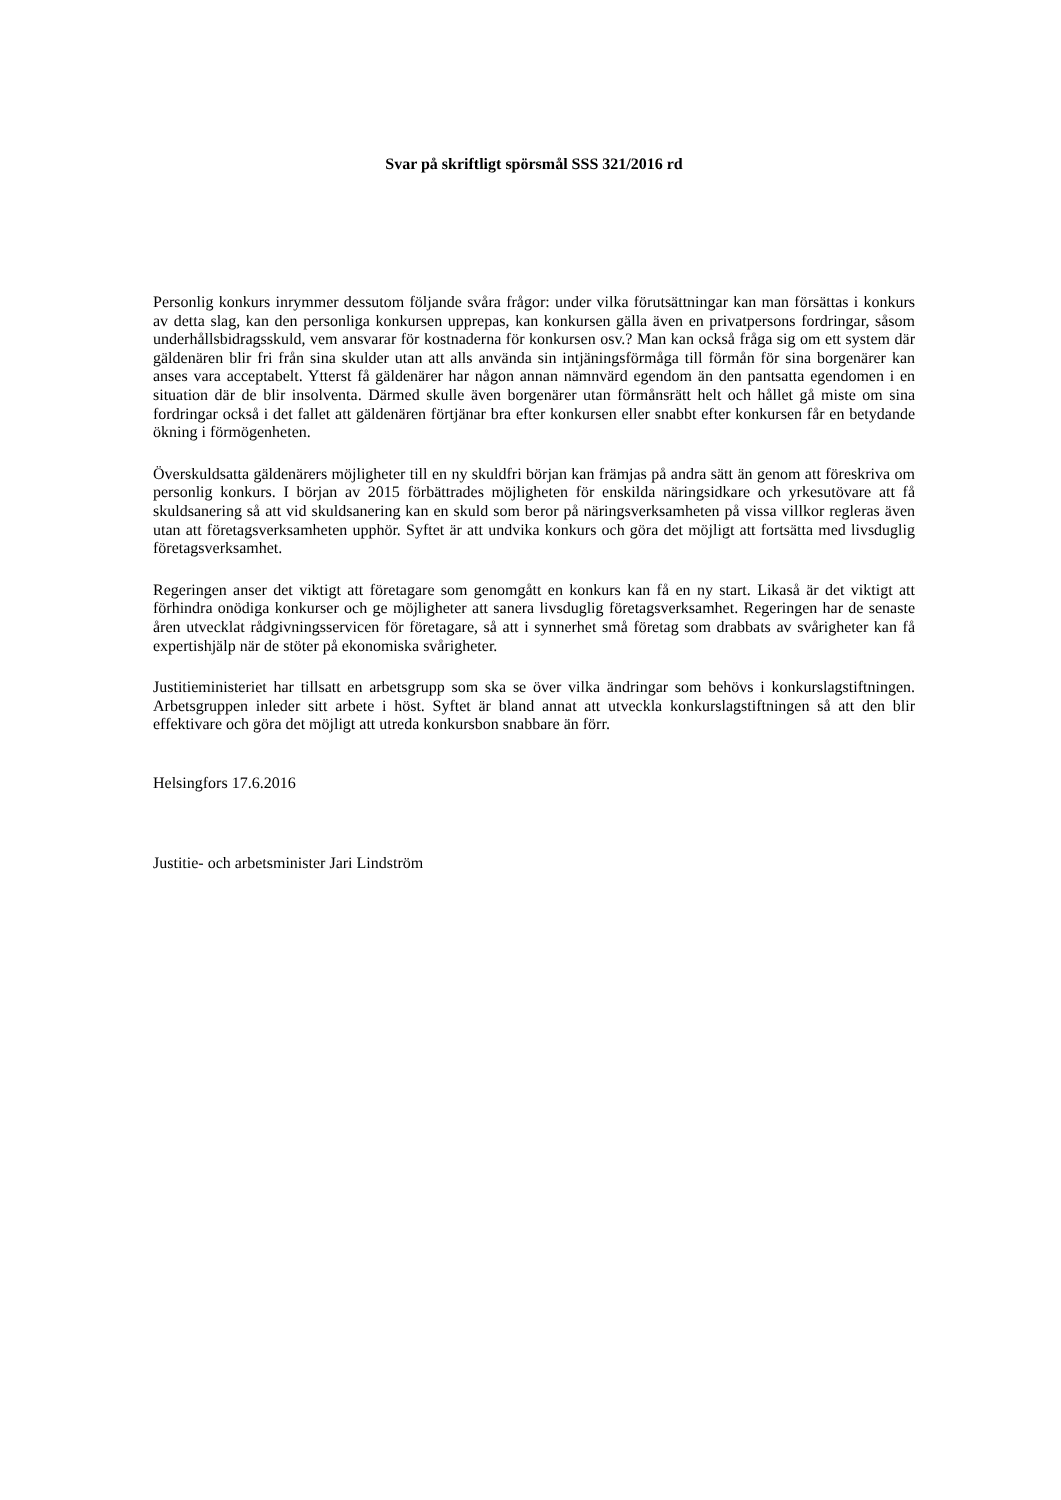Svar på skriftligt spörsmål SSS 321/2016 rd
Personlig konkurs inrymmer dessutom följande svåra frågor: under vilka förutsättningar kan man försättas i konkurs av detta slag, kan den personliga konkursen upprepas, kan konkursen gälla även en privatpersons fordringar, såsom underhållsbidragsskuld, vem ansvarar för kostnaderna för konkursen osv.? Man kan också fråga sig om ett system där gäldenären blir fri från sina skulder utan att alls använda sin intjäningsförmåga till förmån för sina borgenärer kan anses vara acceptabelt. Ytterst få gäldenärer har någon annan nämnvärd egendom än den pantsatta egendomen i en situation där de blir insolventa. Därmed skulle även borgenärer utan förmånsrätt helt och hållet gå miste om sina fordringar också i det fallet att gäldenären förtjänar bra efter konkursen eller snabbt efter konkursen får en betydande ökning i förmögenheten.
Överskuldsatta gäldenärers möjligheter till en ny skuldfri början kan främjas på andra sätt än genom att föreskriva om personlig konkurs. I början av 2015 förbättrades möjligheten för enskilda näringsidkare och yrkesutövare att få skuldsanering så att vid skuldsanering kan en skuld som beror på näringsverksamheten på vissa villkor regleras även utan att företagsverksamheten upphör. Syftet är att undvika konkurs och göra det möjligt att fortsätta med livsduglig företagsverksamhet.
Regeringen anser det viktigt att företagare som genomgått en konkurs kan få en ny start. Likaså är det viktigt att förhindra onödiga konkurser och ge möjligheter att sanera livsduglig företagsverksamhet. Regeringen har de senaste åren utvecklat rådgivningsservicen för företagare, så att i synnerhet små företag som drabbats av svårigheter kan få expertishjälp när de stöter på ekonomiska svårigheter.
Justitieministeriet har tillsatt en arbetsgrupp som ska se över vilka ändringar som behövs i konkurslagstiftningen. Arbetsgruppen inleder sitt arbete i höst. Syftet är bland annat att utveckla konkurslagstiftningen så att den blir effektivare och göra det möjligt att utreda konkursbon snabbare än förr.
Helsingfors 17.6.2016
Justitie- och arbetsminister Jari Lindström